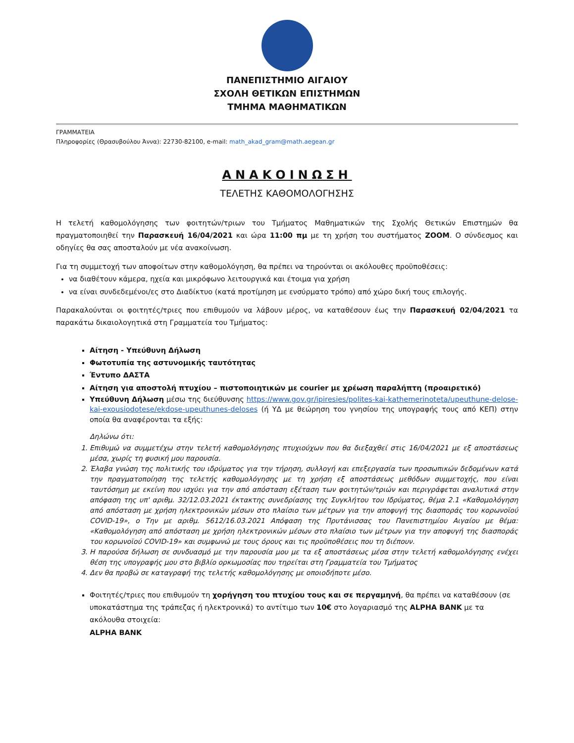ΠΑΝΕΠΙΣΤΗΜΙΟ ΑΙΓΑΙΟΥ
ΣΧΟΛΗ ΘΕΤΙΚΩΝ ΕΠΙΣΤΗΜΩΝ
ΤΜΗΜΑ ΜΑΘΗΜΑΤΙΚΩΝ
ΓΡΑΜΜΑΤΕΙΑ
Πληροφορίες (Θρασυβούλου Άννα): 22730-82100, e-mail: math_akad_gram@math.aegean.gr
ΑΝΑΚΟΙΝΩΣΗ
ΤΕΛΕΤΗΣ ΚΑΘΟΜΟΛΟΓΗΣΗΣ
Η τελετή καθομολόγησης των φοιτητών/τριων του Τμήματος Μαθηματικών της Σχολής Θετικών Επιστημών θα πραγματοποιηθεί την Παρασκευή 16/04/2021 και ώρα 11:00 πμ με τη χρήση του συστήματος ZOOM. Ο σύνδεσμος και οδηγίες θα σας αποσταλούν με νέα ανακοίνωση.
Για τη συμμετοχή των αποφοίτων στην καθομολόγηση, θα πρέπει να τηρούνται οι ακόλουθες προϋποθέσεις:
να διαθέτουν κάμερα, ηχεία και μικρόφωνο λειτουργικά και έτοιμα για χρήση
να είναι συνδεδεμένοι/ες στο Διαδίκτυο (κατά προτίμηση με ενσύρματο τρόπο) από χώρο δική τους επιλογής.
Παρακαλούνται οι φοιτητές/τριες που επιθυμούν να λάβουν μέρος, να καταθέσουν έως την Παρασκευή 02/04/2021 τα παρακάτω δικαιολογητικά στη Γραμματεία του Τμήματος:
Αίτηση - Υπεύθυνη Δήλωση
Φωτοτυπία της αστυνομικής ταυτότητας
Έντυπο ΔΑΣΤΑ
Αίτηση για αποστολή πτυχίου – πιστοποιητικών με courier με χρέωση παραλήπτη (προαιρετικό)
Υπεύθυνη Δήλωση μέσω της διεύθυνσης https://www.gov.gr/ipiresies/polites-kai-kathemerinoteta/upeuthune-delose-kai-exousiodotese/ekdose-upeuthunes-deloses (ή ΥΔ με θεώρηση του γνησίου της υπογραφής τους από ΚΕΠ) στην οποία θα αναφέρονται τα εξής:
Δηλώνω ότι:
1. Επιθυμώ να συμμετέχω στην τελετή καθομολόγησης πτυχιούχων που θα διεξαχθεί στις 16/04/2021 με εξ αποστάσεως μέσα, χωρίς τη φυσική μου παρουσία.
2. Έλαβα γνώση της πολιτικής του ιδρύματος για την τήρηση, συλλογή και επεξεργασία των προσωπικών δεδομένων κατά την πραγματοποίηση της τελετής καθομολόγησης με τη χρήση εξ αποστάσεως μεθόδων συμμετοχής, που είναι ταυτόσημη με εκείνη που ισχύει για την από απόσταση εξέταση των φοιτητών/τριών και περιγράφεται αναλυτικά στην απόφαση της υπ' αριθμ. 32/12.03.2021 έκτακτης συνεδρίασης της Συγκλήτου του Ιδρύματος, θέμα 2.1 «Καθομολόγηση από απόσταση με χρήση ηλεκτρονικών μέσων στο πλαίσιο των μέτρων για την αποφυγή της διασποράς του κορωνοϊού COVID-19», ο Την με αριθμ. 5612/16.03.2021 Απόφαση της Πρυτάνισσας του Πανεπιστημίου Αιγαίου με θέμα: «Καθομολόγηση από απόσταση με χρήση ηλεκτρονικών μέσων στο πλαίσιο των μέτρων για την αποφυγή της διασποράς του κορωνοϊού COVID-19» και συμφωνώ με τους όρους και τις προϋποθέσεις που τη διέπουν.
3. Η παρούσα δήλωση σε συνδυασμό με την παρουσία μου με τα εξ αποστάσεως μέσα στην τελετή καθομολόγησης ενέχει θέση της υπογραφής μου στο βιβλίο ορκωμοσίας που τηρείται στη Γραμματεία του Τμήματος
4. Δεν θα προβώ σε καταγραφή της τελετής καθομολόγησης με οποιοδήποτε μέσο.
Φοιτητές/τριες που επιθυμούν τη χορήγηση του πτυχίου τους και σε περγαμηνή, θα πρέπει να καταθέσουν (σε υποκατάστημα της τράπεζας ή ηλεκτρονικά) το αντίτιμο των 10€ στο λογαριασμό της ALPHA BANK με τα ακόλουθα στοιχεία:
ALPHA BANK